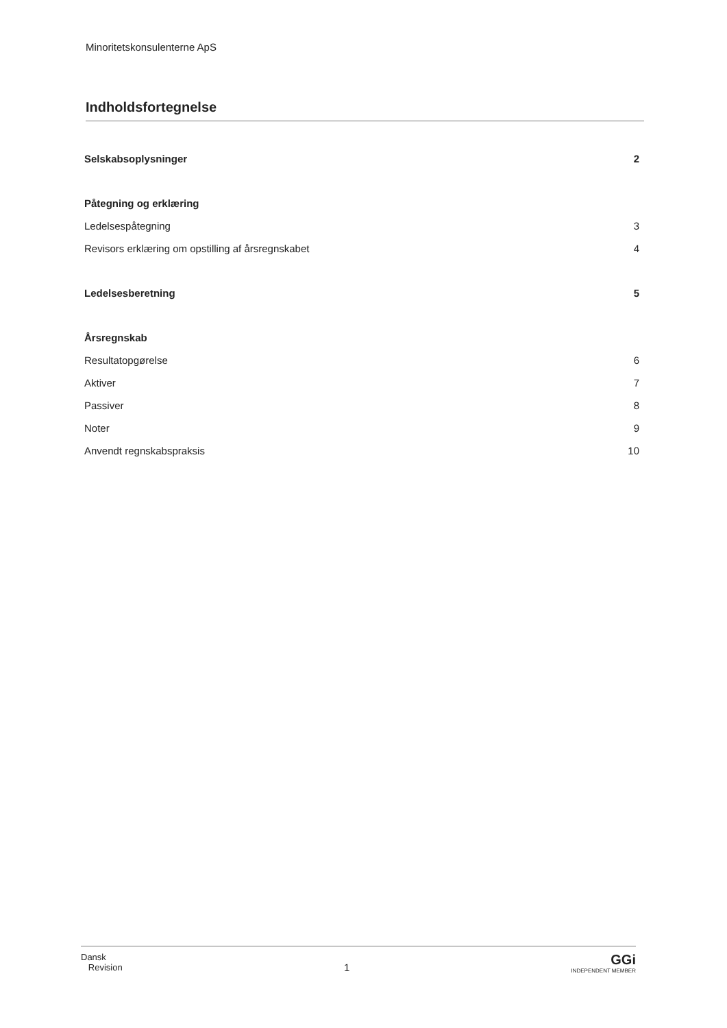Minoritetskonsulenterne ApS
Indholdsfortegnelse
Selskabsoplysninger 2
Påtegning og erklæring
Ledelsespåtegning 3
Revisors erklæring om opstilling af årsregnskabet 4
Ledelsesberetning 5
Årsregnskab
Resultatopgørelse 6
Aktiver 7
Passiver 8
Noter 9
Anvendt regnskabspraksis 10
Dansk
Revision
1
GGi
INDEPENDENT MEMBER